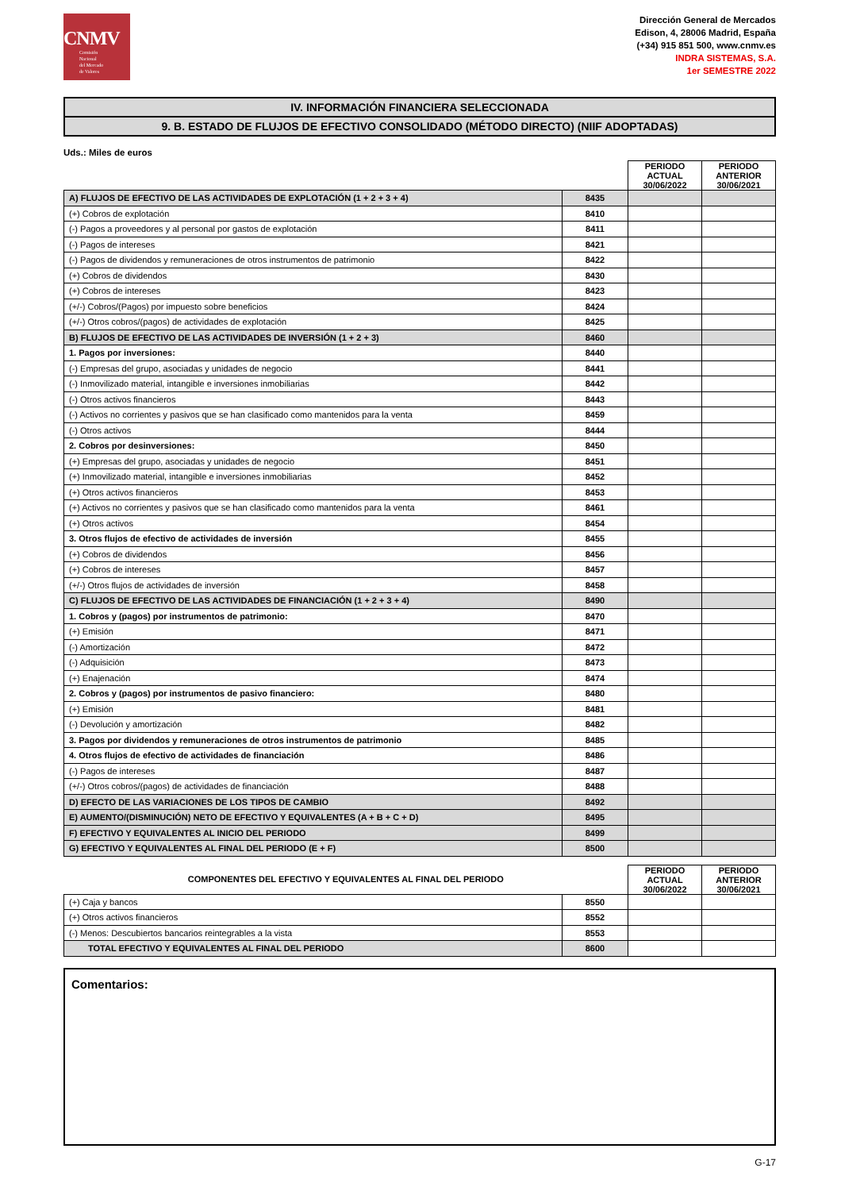CNMV
Comisión
Nacional
del Mercado
de Valores
Dirección General de Mercados
Edison, 4, 28006 Madrid, España
(+34) 915 851 500, www.cnmv.es
INDRA SISTEMAS, S.A.
1er SEMESTRE 2022
IV. INFORMACIÓN FINANCIERA SELECCIONADA
9. B. ESTADO DE FLUJOS DE EFECTIVO CONSOLIDADO (MÉTODO DIRECTO) (NIIF ADOPTADAS)
Uds.: Miles de euros
| | | PERIODO ACTUAL 30/06/2022 | PERIODO ANTERIOR 30/06/2021 |
| A) FLUJOS DE EFECTIVO DE LAS ACTIVIDADES DE EXPLOTACIÓN (1 + 2 + 3 + 4) | 8435 | | |
| (+) Cobros de explotación | 8410 | | |
| (-) Pagos a proveedores y al personal por gastos de explotación | 8411 | | |
| (-) Pagos de intereses | 8421 | | |
| (-) Pagos de dividendos y remuneraciones de otros instrumentos de patrimonio | 8422 | | |
| (+) Cobros de dividendos | 8430 | | |
| (+) Cobros de intereses | 8423 | | |
| (+/-) Cobros/(Pagos) por impuesto sobre beneficios | 8424 | | |
| (+/-) Otros cobros/(pagos) de actividades de explotación | 8425 | | |
| B) FLUJOS DE EFECTIVO DE LAS ACTIVIDADES DE INVERSIÓN (1 + 2 + 3) | 8460 | | |
| 1. Pagos por inversiones: | 8440 | | |
| (-) Empresas del grupo, asociadas y unidades de negocio | 8441 | | |
| (-) Inmovilizado material, intangible e inversiones inmobiliarias | 8442 | | |
| (-) Otros activos financieros | 8443 | | |
| (-) Activos no corrientes y pasivos que se han clasificado como mantenidos para la venta | 8459 | | |
| (-) Otros activos | 8444 | | |
| 2. Cobros por desinversiones: | 8450 | | |
| (+) Empresas del grupo, asociadas y unidades de negocio | 8451 | | |
| (+) Inmovilizado material, intangible e inversiones inmobiliarias | 8452 | | |
| (+) Otros activos financieros | 8453 | | |
| (+) Activos no corrientes y pasivos que se han clasificado como mantenidos para la venta | 8461 | | |
| (+) Otros activos | 8454 | | |
| 3. Otros flujos de efectivo de actividades de inversión | 8455 | | |
| (+) Cobros de dividendos | 8456 | | |
| (+) Cobros de intereses | 8457 | | |
| (+/-) Otros flujos de actividades de inversión | 8458 | | |
| C) FLUJOS DE EFECTIVO DE LAS ACTIVIDADES DE FINANCIACIÓN (1 + 2 + 3 + 4) | 8490 | | |
| 1. Cobros y (pagos) por instrumentos de patrimonio: | 8470 | | |
| (+) Emisión | 8471 | | |
| (-) Amortización | 8472 | | |
| (-) Adquisición | 8473 | | |
| (+) Enajenación | 8474 | | |
| 2. Cobros y (pagos) por instrumentos de pasivo financiero: | 8480 | | |
| (+) Emisión | 8481 | | |
| (-) Devolución y amortización | 8482 | | |
| 3. Pagos por dividendos y remuneraciones de otros instrumentos de patrimonio | 8485 | | |
| 4. Otros flujos de efectivo de actividades de financiación | 8486 | | |
| (-) Pagos de intereses | 8487 | | |
| (+/-) Otros cobros/(pagos) de actividades de financiación | 8488 | | |
| D) EFECTO DE LAS VARIACIONES DE LOS TIPOS DE CAMBIO | 8492 | | |
| E) AUMENTO/(DISMINUCIÓN) NETO DE EFECTIVO Y EQUIVALENTES (A + B + C + D) | 8495 | | |
| F) EFECTIVO Y EQUIVALENTES AL INICIO DEL PERIODO | 8499 | | |
| G) EFECTIVO Y EQUIVALENTES AL FINAL DEL PERIODO (E + F) | 8500 | | |
| COMPONENTES DEL EFECTIVO Y EQUIVALENTES AL FINAL DEL PERIODO | | PERIODO ACTUAL 30/06/2022 | PERIODO ANTERIOR 30/06/2021 |
| (+) Caja y bancos | 8550 | | |
| (+) Otros activos financieros | 8552 | | |
| (-) Menos: Descubiertos bancarios reintegrables a la vista | 8553 | | |
| TOTAL EFECTIVO Y EQUIVALENTES AL FINAL DEL PERIODO | 8600 | | |
Comentarios:
G-17